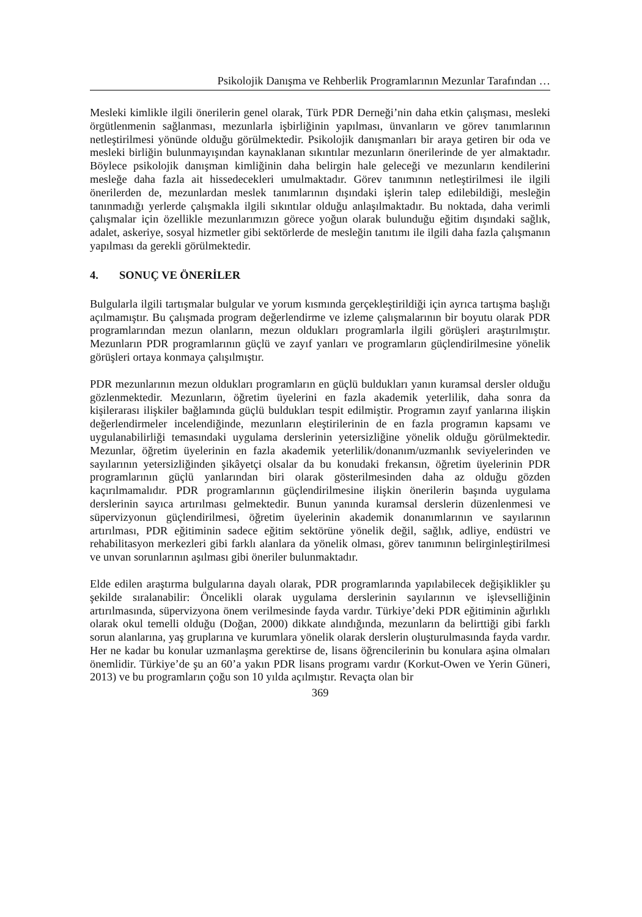Psikolojik Danışma ve Rehberlik Programlarının Mezunlar Tarafından …
Mesleki kimlikle ilgili önerilerin genel olarak, Türk PDR Derneği’nin daha etkin çalışması, mesleki örgütlenmenin sağlanması, mezunlarla işbirliğinin yapılması, ünvanların ve görev tanımlarının netleştirilmesi yönünde olduğu görülmektedir. Psikolojik danışmanları bir araya getiren bir oda ve mesleki birliğin bulunmayışından kaynaklanan sıkıntılar mezunların önerilerinde de yer almaktadır. Böylece psikolojik danışman kimliğinin daha belirgin hale geleceği ve mezunların kendilerini mesleğe daha fazla ait hissedecekleri umulmaktadır. Görev tanımının netleştirilmesi ile ilgili önerilerden de, mezunlardan meslek tanımlarının dışındaki işlerin talep edilebildiği, mesleğin tanınmadığı yerlerde çalışmakla ilgili sıkıntılar olduğu anlaşılmaktadır. Bu noktada, daha verimli çalışmalar için özellikle mezunlarımızın görece yoğun olarak bulunduğu eğitim dışındaki sağlık, adalet, askeriye, sosyal hizmetler gibi sektörlerde de mesleğin tanıtımı ile ilgili daha fazla çalışmanın yapılması da gerekli görülmektedir.
4. SONUÇ VE ÖNERİLER
Bulgularla ilgili tartışmalar bulgular ve yorum kısmında gerçekleştirildiği için ayrıca tartışma başlığı açılmamıştır. Bu çalışmada program değerlendirme ve izleme çalışmalarının bir boyutu olarak PDR programlarından mezun olanların, mezun oldukları programlarla ilgili görüşleri araştırılmıştır. Mezunların PDR programlarının güçlü ve zayıf yanları ve programların güçlendirilmesine yönelik görüşleri ortaya konmaya çalışılmıştır.
PDR mezunlarının mezun oldukları programların en güçlü buldukları yanın kuramsal dersler olduğu gözlenmektedir. Mezunların, öğretim üyelerini en fazla akademik yeterlilik, daha sonra da kişilerarası ilişkiler bağlamında güçlü buldukları tespit edilmiştir. Programın zayıf yanlarına ilişkin değerlendirmeler incelendiğinde, mezunların eleştirilerinin de en fazla programın kapsamı ve uygulanabilirliği temasındaki uygulama derslerinin yetersizliğine yönelik olduğu görülmektedir. Mezunlar, öğretim üyelerinin en fazla akademik yeterlilik/donanım/uzmanlık seviyelerinden ve sayılarının yetersizliğinden şikâyetçi olsalar da bu konudaki frekansın, öğretim üyelerinin PDR programlarının güçlü yanlarından biri olarak gösterilmesinden daha az olduğu gözden kaçırılmamalıdır. PDR programlarının güçlendirilmesine ilişkin önerilerin başında uygulama derslerinin sayıca artırılması gelmektedir. Bunun yanında kuramsal derslerin düzenlenmesi ve süpervizyonun güçlendirilmesi, öğretim üyelerinin akademik donanımlarının ve sayılarının artırılması, PDR eğitiminin sadece eğitim sektörüne yönelik değil, sağlık, adliye, endüstri ve rehabilitasyon merkezleri gibi farklı alanlara da yönelik olması, görev tanımının belirginleştirilmesi ve unvan sorunlarının aşılması gibi öneriler bulunmaktadır.
Elde edilen araştırma bulgularına dayalı olarak, PDR programlarında yapılabilecek değişiklikler şu şekilde sıralanabilir: Öncelikli olarak uygulama derslerinin sayılarının ve işlevselliğinin artırılmasında, süpervizyona önem verilmesinde fayda vardır. Türkiye’deki PDR eğitiminin ağırlıklı olarak okul temelli olduğu (Doğan, 2000) dikkate alındığında, mezunların da belirttiği gibi farklı sorun alanlarına, yaş gruplarına ve kurumlara yönelik olarak derslerin oluşturulmasında fayda vardır. Her ne kadar bu konular uzmanlaşma gerektirse de, lisans öğrencilerinin bu konulara aşina olmaları önemlidir. Türkiye’de şu an 60’a yakın PDR lisans programı vardır (Korkut-Owen ve Yerin Güneri, 2013) ve bu programların çoğu son 10 yılda açılmıştır. Revaçta olan bir
369